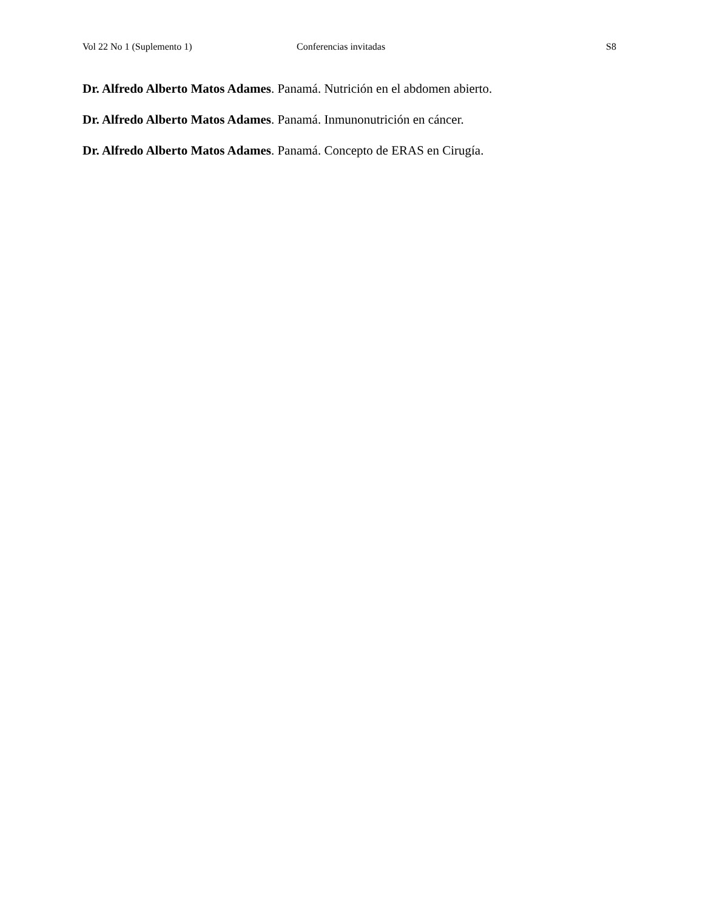Vol 22 No 1 (Suplemento 1) Conferencias invitadas S8
Dr. Alfredo Alberto Matos Adames. Panamá. Nutrición en el abdomen abierto.
Dr. Alfredo Alberto Matos Adames. Panamá. Inmunonutrición en cáncer.
Dr. Alfredo Alberto Matos Adames. Panamá. Concepto de ERAS en Cirugía.